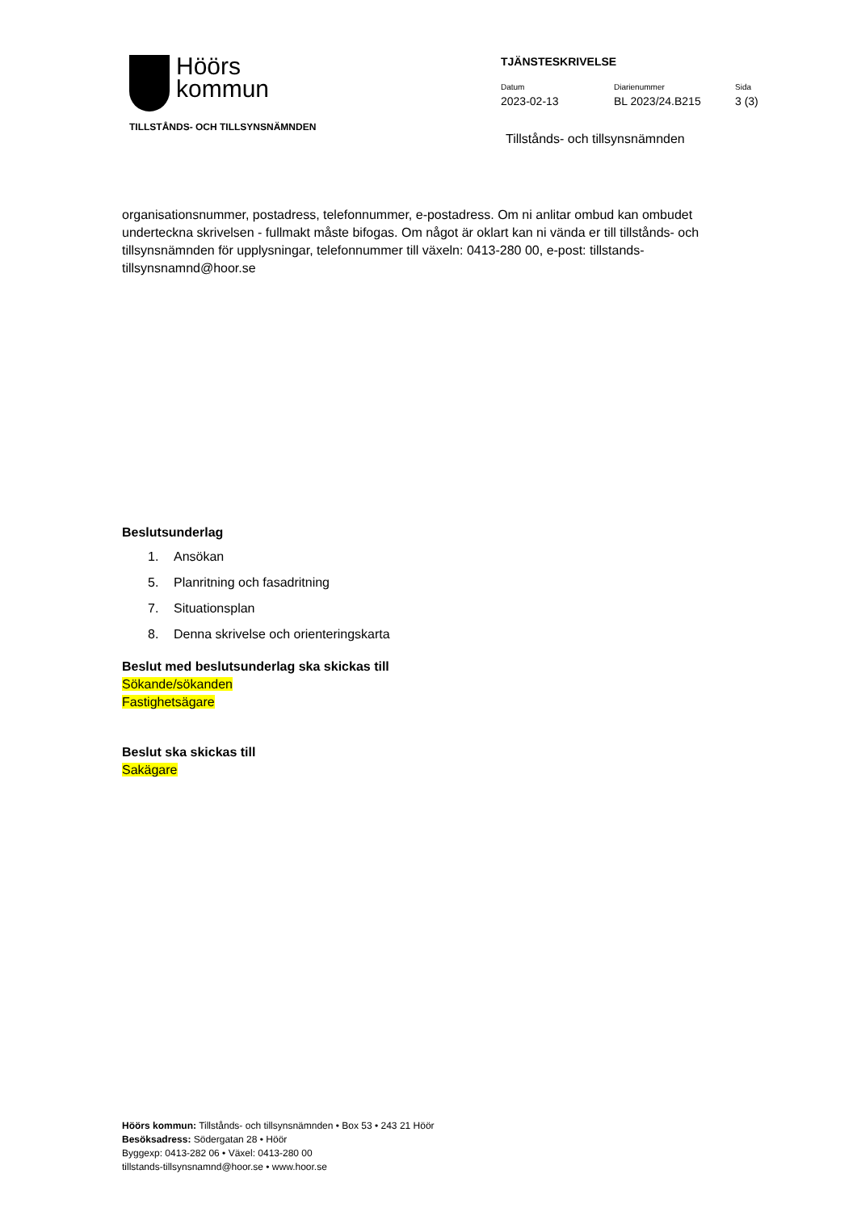Höörs
kommun
TILLSTÅNDS- OCH TILLSYNSNÄMNDEN
TJÄNSTESKRIVELSE
Datum
2023-02-13
Diarienummer
BL 2023/24.B215
Sida
3 (3)
Tillstånds- och tillsynsnämnden
organisationsnummer, postadress, telefonnummer, e-postadress. Om ni anlitar ombud kan ombudet underteckna skrivelsen - fullmakt måste bifogas. Om något är oklart kan ni vända er till tillstånds- och tillsynsnämnden för upplysningar, telefonnummer till växeln: 0413-280 00, e-post: tillstands-tillsynsnamnd@hoor.se
Beslutsunderlag
1. Ansökan
5. Planritning och fasadritning
7. Situationsplan
8. Denna skrivelse och orienteringskarta
Beslut med beslutsunderlag ska skickas till
Sökande/sökanden
Fastighetsägare
Beslut ska skickas till
Sakägare
Höörs kommun: Tillstånds- och tillsynsnämnden • Box 53 • 243 21 Höör
Besöksadress: Södergatan 28 • Höör
Byggexp: 0413-282 06 • Växel: 0413-280 00
tillstands-tillsynsnamnd@hoor.se • www.hoor.se